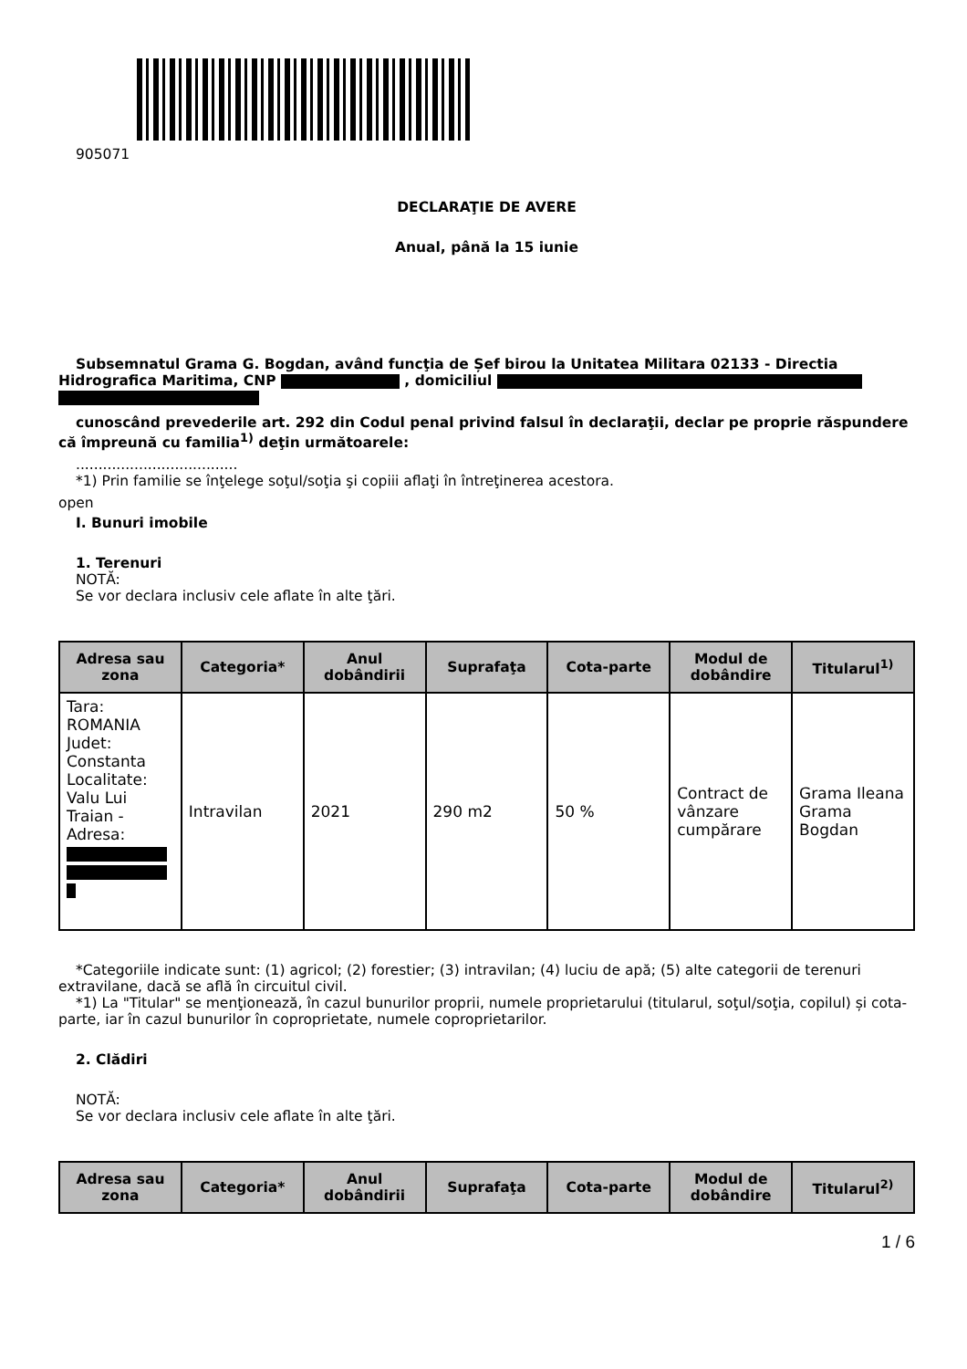905071
DECLARAŢIE DE AVERE
Anual, până la 15 iunie
Subsemnatul Grama G. Bogdan, având funcţia de Șef birou la Unitatea Militara 02133 - Directia Hidrografica Maritima, CNP , domiciliul
cunoscând prevederile art. 292 din Codul penal privind falsul în declaraţii, declar pe proprie răspundere că împreună cu familia<sup>1)</sup> deţin următoarele:
....................................
*1) Prin familie se înţelege soţul/soţia şi copiii aflaţi în întreţinerea acestora.
open
I. Bunuri imobile
1. Terenuri
NOTĂ:
Se vor declara inclusiv cele aflate în alte ţări.
| Adresa sau zona | Categoria* | Anul dobândirii | Suprafaţa | Cota-parte | Modul de dobândire | Titularul<sup>1)</sup> |
| --- | --- | --- | --- | --- | --- | --- |
| Tara: ROMANIA Judet: Constanta Localitate: Valu Lui Traian - Adresa: | Intravilan | 2021 | 290 m2 | 50 % | Contract de vânzare cumpărare | Grama Ileana Grama Bogdan |
*Categoriile indicate sunt: (1) agricol; (2) forestier; (3) intravilan; (4) luciu de apă; (5) alte categorii de terenuri extravilane, dacă se află în circuitul civil.
*1) La "Titular" se menţionează, în cazul bunurilor proprii, numele proprietarului (titularul, soţul/soţia, copilul) și cota-parte, iar în cazul bunurilor în coproprietate, numele coproprietarilor.
2. Clădiri
NOTĂ:
Se vor declara inclusiv cele aflate în alte ţări.
| Adresa sau zona | Categoria* | Anul dobândirii | Suprafaţa | Cota-parte | Modul de dobândire | Titularul<sup>2)</sup> |
| --- | --- | --- | --- | --- | --- | --- |
1 / 6